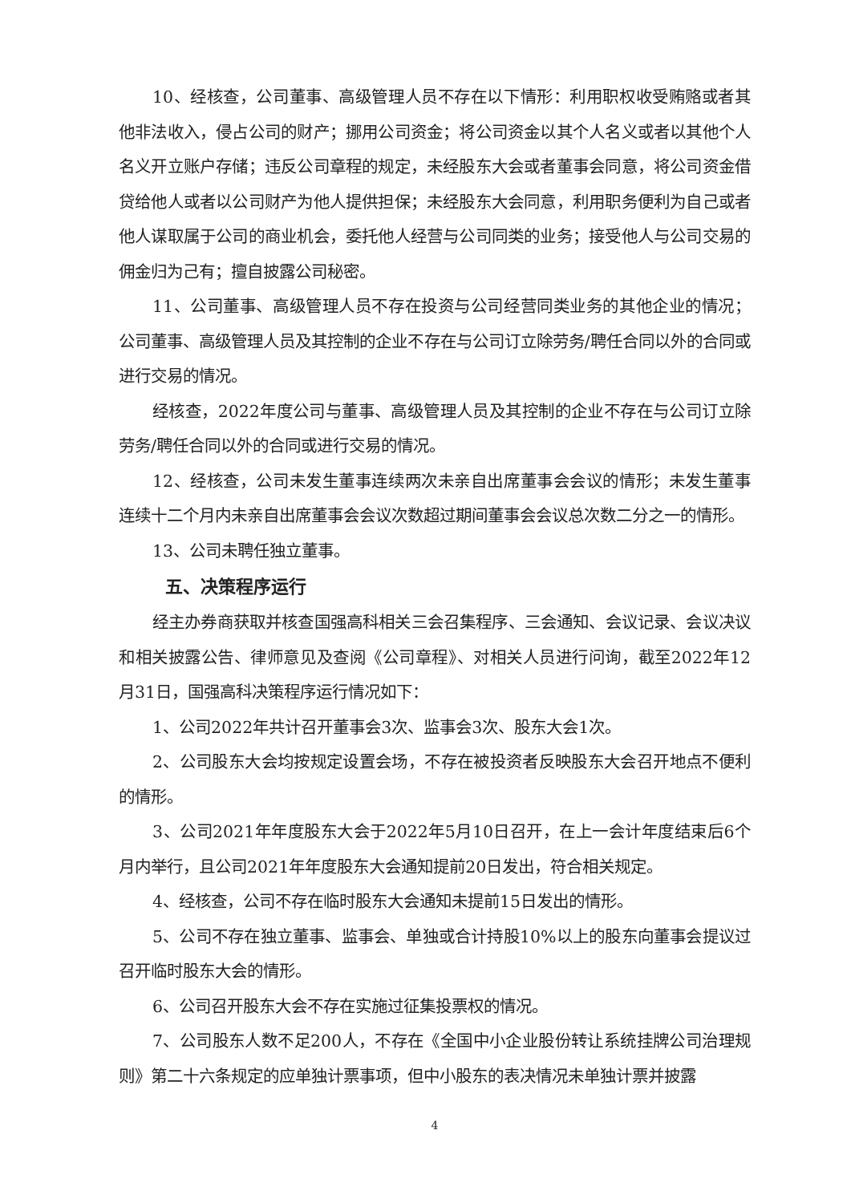10、经核查，公司董事、高级管理人员不存在以下情形：利用职权收受贿赂或者其他非法收入，侵占公司的财产；挪用公司资金；将公司资金以其个人名义或者以其他个人名义开立账户存储；违反公司章程的规定，未经股东大会或者董事会同意，将公司资金借贷给他人或者以公司财产为他人提供担保；未经股东大会同意，利用职务便利为自己或者他人谋取属于公司的商业机会，委托他人经营与公司同类的业务；接受他人与公司交易的佣金归为己有；擅自披露公司秘密。
11、公司董事、高级管理人员不存在投资与公司经营同类业务的其他企业的情况；公司董事、高级管理人员及其控制的企业不存在与公司订立除劳务/聘任合同以外的合同或进行交易的情况。
经核查，2022年度公司与董事、高级管理人员及其控制的企业不存在与公司订立除劳务/聘任合同以外的合同或进行交易的情况。
12、经核查，公司未发生董事连续两次未亲自出席董事会会议的情形；未发生董事连续十二个月内未亲自出席董事会会议次数超过期间董事会会议总次数二分之一的情形。
13、公司未聘任独立董事。
五、决策程序运行
经主办券商获取并核查国强高科相关三会召集程序、三会通知、会议记录、会议决议和相关披露公告、律师意见及查阅《公司章程》、对相关人员进行问询，截至2022年12月31日，国强高科决策程序运行情况如下：
1、公司2022年共计召开董事会3次、监事会3次、股东大会1次。
2、公司股东大会均按规定设置会场，不存在被投资者反映股东大会召开地点不便利的情形。
3、公司2021年年度股东大会于2022年5月10日召开，在上一会计年度结束后6个月内举行，且公司2021年年度股东大会通知提前20日发出，符合相关规定。
4、经核查，公司不存在临时股东大会通知未提前15日发出的情形。
5、公司不存在独立董事、监事会、单独或合计持股10%以上的股东向董事会提议过召开临时股东大会的情形。
6、公司召开股东大会不存在实施过征集投票权的情况。
7、公司股东人数不足200人，不存在《全国中小企业股份转让系统挂牌公司治理规则》第二十六条规定的应单独计票事项，但中小股东的表决情况未单独计票并披露
4